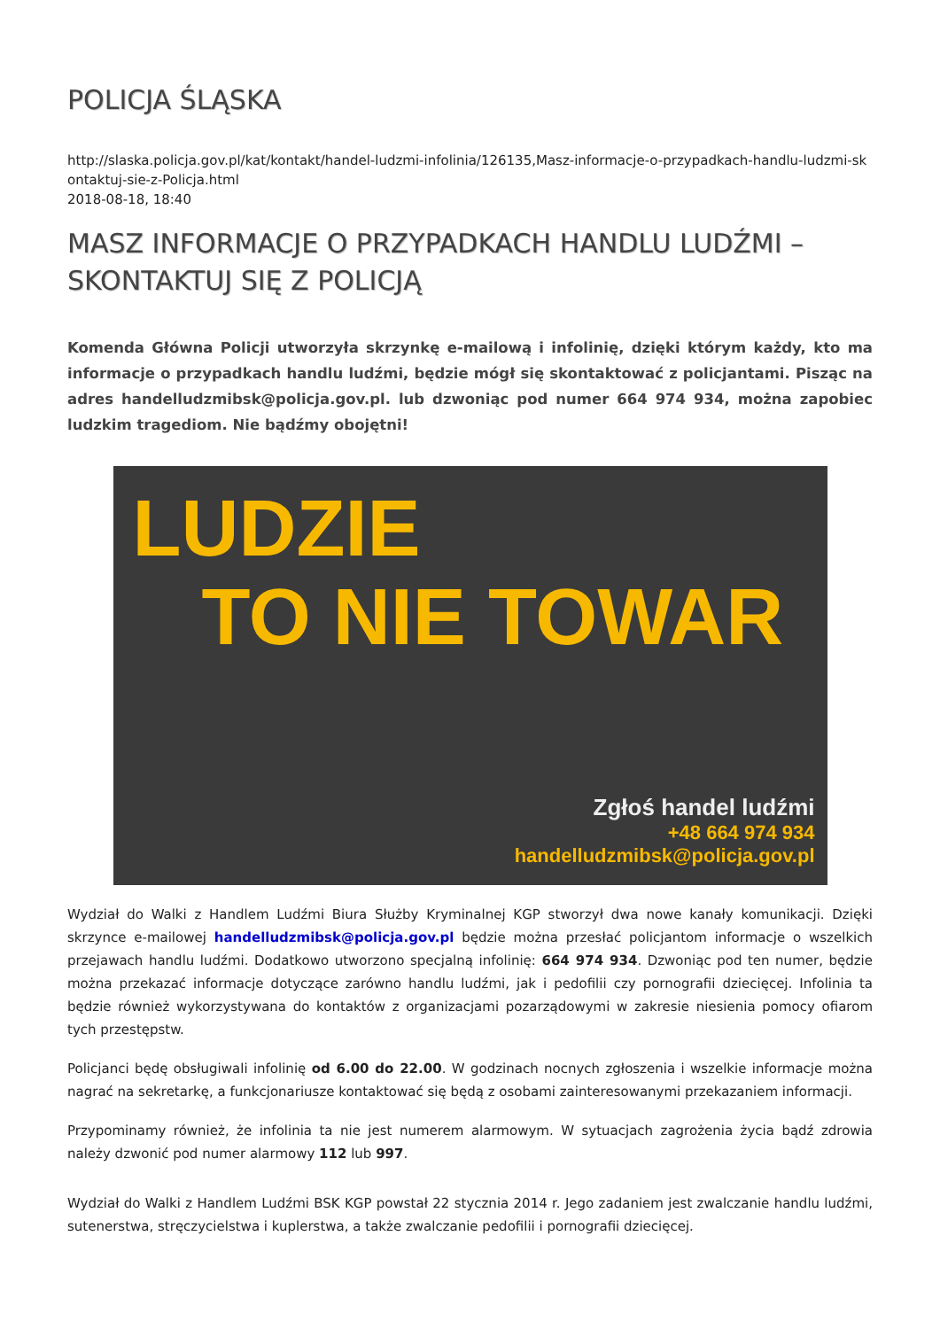POLICJA ŚLĄSKA
http://slaska.policja.gov.pl/kat/kontakt/handel-ludzmi-infolinia/126135,Masz-informacje-o-przypadkach-handlu-ludzmi-skontaktuj-sie-z-Policja.html
2018-08-18, 18:40
MASZ INFORMACJE O PRZYPADKACH HANDLU LUDŹMI – SKONTAKTUJ SIĘ Z POLICJĄ
Komenda Główna Policji utworzyła skrzynkę e-mailową i infolinię, dzięki którym każdy, kto ma informacje o przypadkach handlu ludźmi, będzie mógł się skontaktować z policjantami. Pisząc na adres handelludzmibsk@policja.gov.pl. lub dzwoniąc pod numer 664 974 934, można zapobiec ludzkim tragediom. Nie bądźmy obojętni!
LUDZIE
TO NIE TOWAR
Zgłoś handel ludźmi
+48 664 974 934
handelludzmibsk@policja.gov.pl
Wydział do Walki z Handlem Ludźmi Biura Służby Kryminalnej KGP stworzył dwa nowe kanały komunikacji. Dzięki skrzynce e-mailowej handelludzmibsk@policja.gov.pl będzie można przesłać policjantom informacje o wszelkich przejawach handlu ludźmi. Dodatkowo utworzono specjalną infolinię: 664 974 934. Dzwoniąc pod ten numer, będzie można przekazać informacje dotyczące zarówno handlu ludźmi, jak i pedofilii czy pornografii dziecięcej. Infolinia ta będzie również wykorzystywana do kontaktów z organizacjami pozarządowymi w zakresie niesienia pomocy ofiarom tych przestępstw.
Policjanci będę obsługiwali infolinię od 6.00 do 22.00. W godzinach nocnych zgłoszenia i wszelkie informacje można nagrać na sekretarkę, a funkcjonariusze kontaktować się będą z osobami zainteresowanymi przekazaniem informacji.
Przypominamy również, że infolinia ta nie jest numerem alarmowym. W sytuacjach zagrożenia życia bądź zdrowia należy dzwonić pod numer alarmowy 112 lub 997.
Wydział do Walki z Handlem Ludźmi BSK KGP powstał 22 stycznia 2014 r. Jego zadaniem jest zwalczanie handlu ludźmi, sutenerstwa, stręczycielstwa i kuplerstwa, a także zwalczanie pedofilii i pornografii dziecięcej.